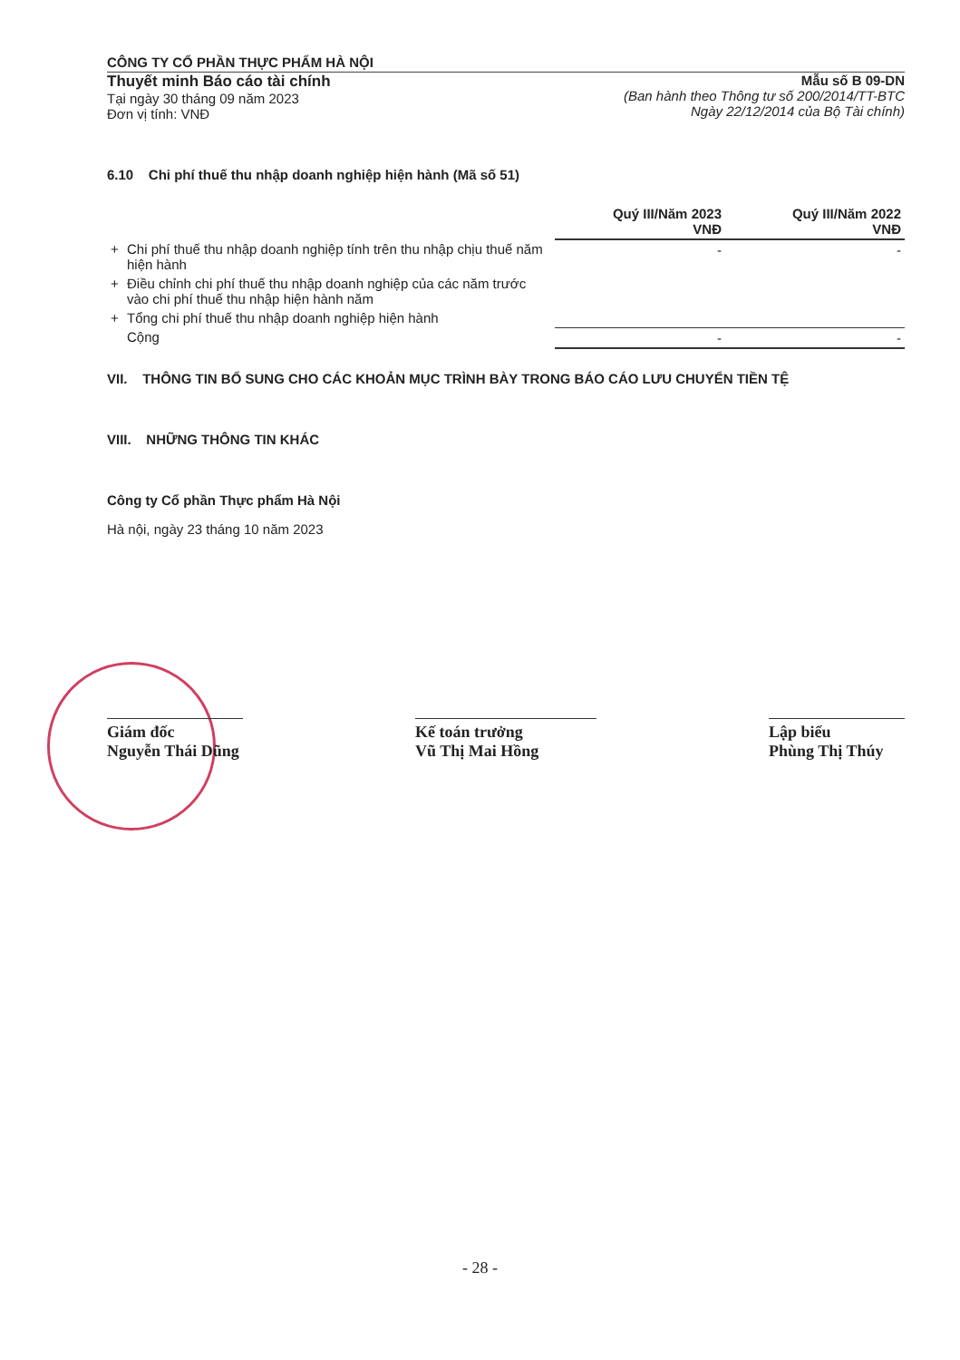CÔNG TY CỔ PHẦN THỰC PHẨM HÀ NỘI
Thuyết minh Báo cáo tài chính
Tại ngày 30 tháng 09 năm 2023
Đơn vị tính: VNĐ
Mẫu số B 09-DN
(Ban hành theo Thông tư số 200/2014/TT-BTC
Ngày 22/12/2014 của Bộ Tài chính)
6.10 Chi phí thuế thu nhập doanh nghiệp hiện hành (Mã số 51)
| | | Quý III/Năm 2023 VNĐ | Quý III/Năm 2022 VNĐ |
| + | Chi phí thuế thu nhập doanh nghiệp tính trên thu nhập chịu thuế năm hiện hành | - | - |
| + | Điều chỉnh chi phí thuế thu nhập doanh nghiệp của các năm trước vào chi phí thuế thu nhập hiện hành năm | | |
| + | Tổng chi phí thuế thu nhập doanh nghiệp hiện hành | | |
| | Cộng | - | - |
VII. THÔNG TIN BỔ SUNG CHO CÁC KHOẢN MỤC TRÌNH BÀY TRONG BÁO CÁO LƯU CHUYỂN TIỀN TỆ
VIII. NHỮNG THÔNG TIN KHÁC
Công ty Cổ phần Thực phẩm Hà Nội
Hà nội, ngày 23 tháng 10 năm 2023
Giám đốc
Nguyễn Thái Dũng
Kế toán trưởng
Vũ Thị Mai Hồng
Lập biểu
Phùng Thị Thúy
- 28 -